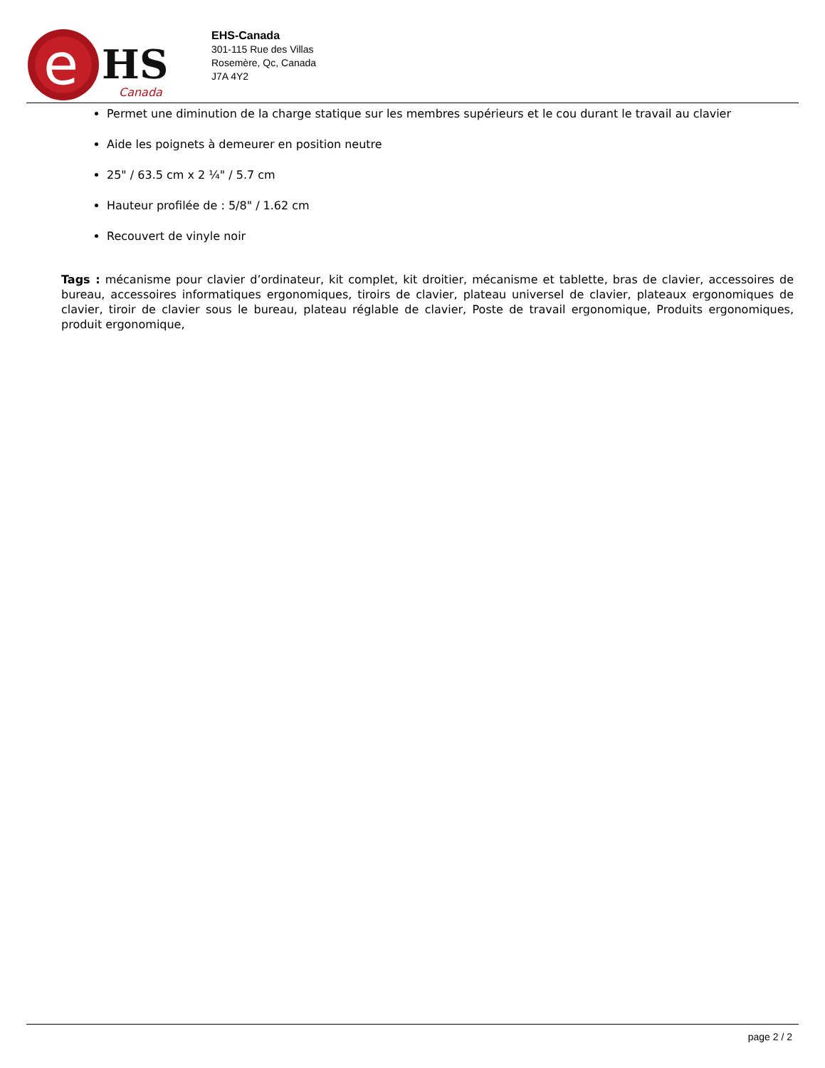e
HS
Canada
EHS-Canada
301-115 Rue des Villas
Rosemère, Qc, Canada
J7A 4Y2
Permet une diminution de la charge statique sur les membres supérieurs et le cou durant le travail au clavier
Aide les poignets à demeurer en position neutre
25" / 63.5 cm x 2 ¼" / 5.7 cm
Hauteur profilée de : 5/8" / 1.62 cm
Recouvert de vinyle noir
Tags : mécanisme pour clavier d’ordinateur, kit complet, kit droitier, mécanisme et tablette, bras de clavier, accessoires de bureau, accessoires informatiques ergonomiques, tiroirs de clavier, plateau universel de clavier, plateaux ergonomiques de clavier, tiroir de clavier sous le bureau, plateau réglable de clavier, Poste de travail ergonomique, Produits ergonomiques, produit ergonomique,
page 2 / 2